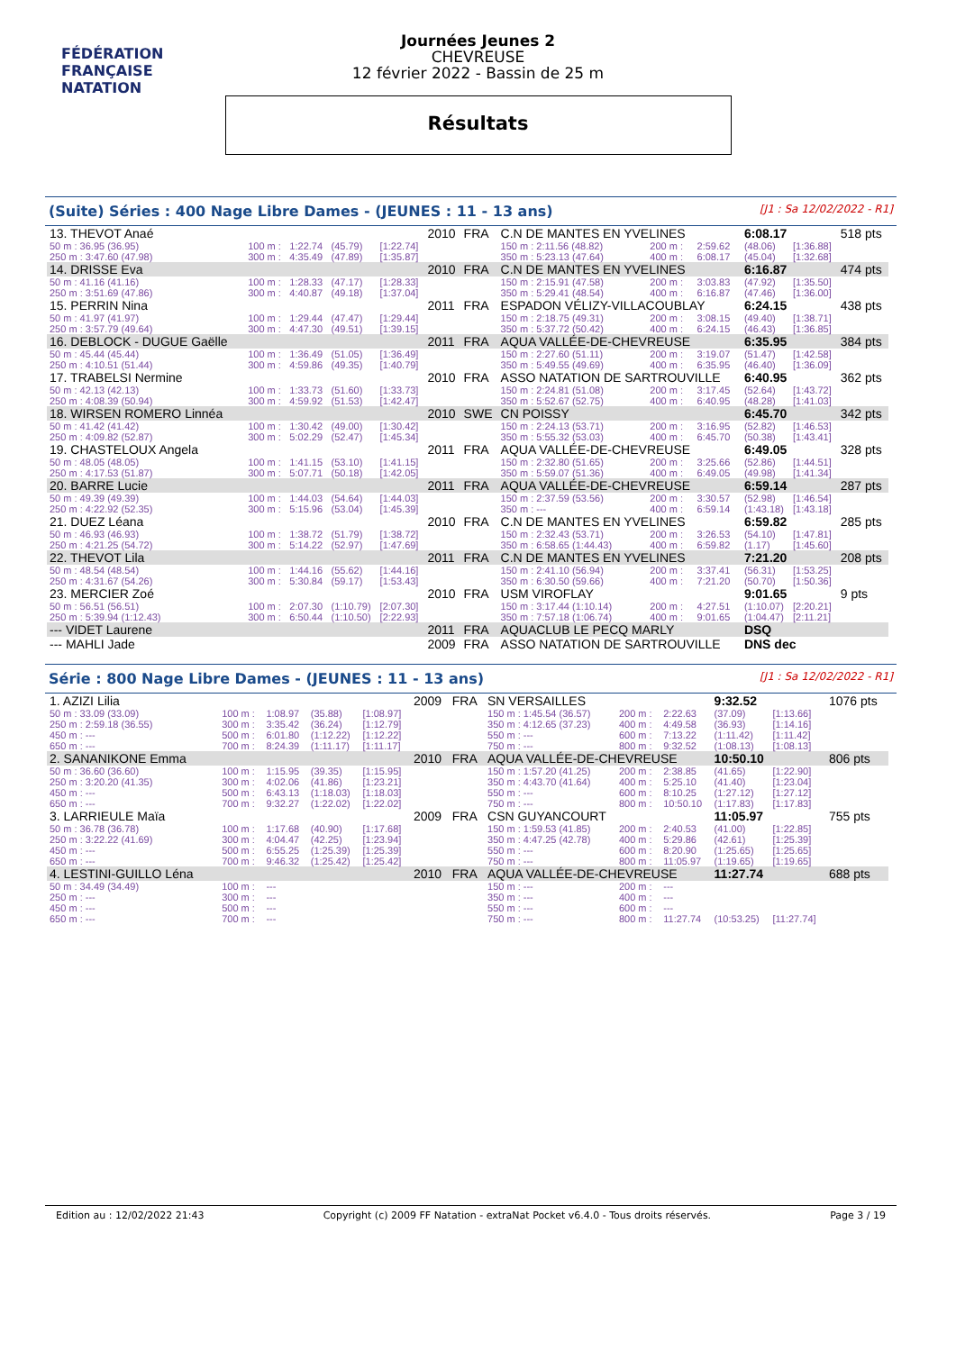FÉDÉRATION FRANÇAISE
NATATION
Journées Jeunes 2
CHEVREUSE
12 février 2022 - Bassin de 25 m
Résultats
(Suite) Séries : 400 Nage Libre Dames - (JEUNES : 11 - 13 ans) [J1 : Sa 12/02/2022 - R1]
| 13. THEVOT Anaé | | | | | 2010 | FRA | C.N DE MANTES EN YVELINES | | | | 6:08.17 | | 518 pts |
| 50 m : 36.95 (36.95) | 100 m : | 1:22.74 | (45.79) | [1:22.74] | | | 150 m : 2:11.56 (48.82) | | 200 m : | 2:59.62 | (48.06) | [1:36.88] | |
| 250 m : 3:47.60 (47.98) | 300 m : | 4:35.49 | (47.89) | [1:35.87] | | | 350 m : 5:23.13 (47.64) | | 400 m : | 6:08.17 | (45.04) | [1:32.68] | |
| 14. DRISSE Eva | | | | | 2010 | FRA | C.N DE MANTES EN YVELINES | | | | 6:16.87 | | 474 pts |
| 50 m : 41.16 (41.16) | 100 m : | 1:28.33 | (47.17) | [1:28.33] | | | 150 m : 2:15.91 (47.58) | | 200 m : | 3:03.83 | (47.92) | [1:35.50] | |
| 250 m : 3:51.69 (47.86) | 300 m : | 4:40.87 | (49.18) | [1:37.04] | | | 350 m : 5:29.41 (48.54) | | 400 m : | 6:16.87 | (47.46) | [1:36.00] | |
| 15. PERRIN Nina | | | | | 2011 | FRA | ESPADON VÉLIZY-VILLACOUBLAY | | | | 6:24.15 | | 438 pts |
| 50 m : 41.97 (41.97) | 100 m : | 1:29.44 | (47.47) | [1:29.44] | | | 150 m : 2:18.75 (49.31) | | 200 m : | 3:08.15 | (49.40) | [1:38.71] | |
| 250 m : 3:57.79 (49.64) | 300 m : | 4:47.30 | (49.51) | [1:39.15] | | | 350 m : 5:37.72 (50.42) | | 400 m : | 6:24.15 | (46.43) | [1:36.85] | |
| 16. DEBLOCK - DUGUE Gaëlle | | | | | 2011 | FRA | AQUA VALLÉE-DE-CHEVREUSE | | | | 6:35.95 | | 384 pts |
| 50 m : 45.44 (45.44) | 100 m : | 1:36.49 | (51.05) | [1:36.49] | | | 150 m : 2:27.60 (51.11) | | 200 m : | 3:19.07 | (51.47) | [1:42.58] | |
| 250 m : 4:10.51 (51.44) | 300 m : | 4:59.86 | (49.35) | [1:40.79] | | | 350 m : 5:49.55 (49.69) | | 400 m : | 6:35.95 | (46.40) | [1:36.09] | |
| 17. TRABELSI Nermine | | | | | 2010 | FRA | ASSO NATATION DE SARTROUVILLE | | | | 6:40.95 | | 362 pts |
| 50 m : 42.13 (42.13) | 100 m : | 1:33.73 | (51.60) | [1:33.73] | | | 150 m : 2:24.81 (51.08) | | 200 m : | 3:17.45 | (52.64) | [1:43.72] | |
| 250 m : 4:08.39 (50.94) | 300 m : | 4:59.92 | (51.53) | [1:42.47] | | | 350 m : 5:52.67 (52.75) | | 400 m : | 6:40.95 | (48.28) | [1:41.03] | |
| 18. WIRSEN ROMERO Linnéa | | | | | 2010 | SWE | CN POISSY | | | | 6:45.70 | | 342 pts |
| 50 m : 41.42 (41.42) | 100 m : | 1:30.42 | (49.00) | [1:30.42] | | | 150 m : 2:24.13 (53.71) | | 200 m : | 3:16.95 | (52.82) | [1:46.53] | |
| 250 m : 4:09.82 (52.87) | 300 m : | 5:02.29 | (52.47) | [1:45.34] | | | 350 m : 5:55.32 (53.03) | | 400 m : | 6:45.70 | (50.38) | [1:43.41] | |
| 19. CHASTELOUX Angela | | | | | 2011 | FRA | AQUA VALLÉE-DE-CHEVREUSE | | | | 6:49.05 | | 328 pts |
| 50 m : 48.05 (48.05) | 100 m : | 1:41.15 | (53.10) | [1:41.15] | | | 150 m : 2:32.80 (51.65) | | 200 m : | 3:25.66 | (52.86) | [1:44.51] | |
| 250 m : 4:17.53 (51.87) | 300 m : | 5:07.71 | (50.18) | [1:42.05] | | | 350 m : 5:59.07 (51.36) | | 400 m : | 6:49.05 | (49.98) | [1:41.34] | |
| 20. BARRE Lucie | | | | | 2011 | FRA | AQUA VALLÉE-DE-CHEVREUSE | | | | 6:59.14 | | 287 pts |
| 50 m : 49.39 (49.39) | 100 m : | 1:44.03 | (54.64) | [1:44.03] | | | 150 m : 2:37.59 (53.56) | | 200 m : | 3:30.57 | (52.98) | [1:46.54] | |
| 250 m : 4:22.92 (52.35) | 300 m : | 5:15.96 | (53.04) | [1:45.39] | | | 350 m : --- | | 400 m : | 6:59.14 | (1:43.18) | [1:43.18] | |
| 21. DUEZ Léana | | | | | 2010 | FRA | C.N DE MANTES EN YVELINES | | | | 6:59.82 | | 285 pts |
| 50 m : 46.93 (46.93) | 100 m : | 1:38.72 | (51.79) | [1:38.72] | | | 150 m : 2:32.43 (53.71) | | 200 m : | 3:26.53 | (54.10) | [1:47.81] | |
| 250 m : 4:21.25 (54.72) | 300 m : | 5:14.22 | (52.97) | [1:47.69] | | | 350 m : 6:58.65 (1:44.43) | | 400 m : | 6:59.82 | (1.17) | [1:45.60] | |
| 22. THEVOT Lila | | | | | 2011 | FRA | C.N DE MANTES EN YVELINES | | | | 7:21.20 | | 208 pts |
| 50 m : 48.54 (48.54) | 100 m : | 1:44.16 | (55.62) | [1:44.16] | | | 150 m : 2:41.10 (56.94) | | 200 m : | 3:37.41 | (56.31) | [1:53.25] | |
| 250 m : 4:31.67 (54.26) | 300 m : | 5:30.84 | (59.17) | [1:53.43] | | | 350 m : 6:30.50 (59.66) | | 400 m : | 7:21.20 | (50.70) | [1:50.36] | |
| 23. MERCIER Zoé | | | | | 2010 | FRA | USM VIROFLAY | | | | 9:01.65 | | 9 pts |
| 50 m : 56.51 (56.51) | 100 m : | 2:07.30 | (1:10.79) | [2:07.30] | | | 150 m : 3:17.44 (1:10.14) | | 200 m : | 4:27.51 | (1:10.07) | [2:20.21] | |
| 250 m : 5:39.94 (1:12.43) | 300 m : | 6:50.44 | (1:10.50) | [2:22.93] | | | 350 m : 7:57.18 (1:06.74) | | 400 m : | 9:01.65 | (1:04.47) | [2:11.21] | |
| --- VIDET Laurene | | | | | 2011 | FRA | AQUACLUB LE PECQ MARLY | | | | DSQ | | |
| --- MAHLI Jade | | | | | 2009 | FRA | ASSO NATATION DE SARTROUVILLE | | | | DNS dec | | |
Série : 800 Nage Libre Dames - (JEUNES : 11 - 13 ans) [J1 : Sa 12/02/2022 - R1]
| 1. AZIZI Lilia | | | | | 2009 | FRA | SN VERSAILLES | | | | 9:32.52 | | 1076 pts |
| 50 m : 33.09 (33.09) | 100 m : | 1:08.97 | (35.88) | [1:08.97] | | | 150 m : 1:45.54 (36.57) | | 200 m : | 2:22.63 | (37.09) | [1:13.66] | |
| 250 m : 2:59.18 (36.55) | 300 m : | 3:35.42 | (36.24) | [1:12.79] | | | 350 m : 4:12.65 (37.23) | | 400 m : | 4:49.58 | (36.93) | [1:14.16] | |
| 450 m : --- | 500 m : | 6:01.80 | (1:12.22) | [1:12.22] | | | 550 m : --- | | 600 m : | 7:13.22 | (1:11.42) | [1:11.42] | |
| 650 m : --- | 700 m : | 8:24.39 | (1:11.17) | [1:11.17] | | | 750 m : --- | | 800 m : | 9:32.52 | (1:08.13) | [1:08.13] | |
| 2. SANANIKONE Emma | | | | | 2010 | FRA | AQUA VALLÉE-DE-CHEVREUSE | | | | 10:50.10 | | 806 pts |
| 50 m : 36.60 (36.60) | 100 m : | 1:15.95 | (39.35) | [1:15.95] | | | 150 m : 1:57.20 (41.25) | | 200 m : | 2:38.85 | (41.65) | [1:22.90] | |
| 250 m : 3:20.20 (41.35) | 300 m : | 4:02.06 | (41.86) | [1:23.21] | | | 350 m : 4:43.70 (41.64) | | 400 m : | 5:25.10 | (41.40) | [1:23.04] | |
| 450 m : --- | 500 m : | 6:43.13 | (1:18.03) | [1:18.03] | | | 550 m : --- | | 600 m : | 8:10.25 | (1:27.12) | [1:27.12] | |
| 650 m : --- | 700 m : | 9:32.27 | (1:22.02) | [1:22.02] | | | 750 m : --- | | 800 m : | 10:50.10 | (1:17.83) | [1:17.83] | |
| 3. LARRIEULE Maïa | | | | | 2009 | FRA | CSN GUYANCOURT | | | | 11:05.97 | | 755 pts |
| 50 m : 36.78 (36.78) | 100 m : | 1:17.68 | (40.90) | [1:17.68] | | | 150 m : 1:59.53 (41.85) | | 200 m : | 2:40.53 | (41.00) | [1:22.85] | |
| 250 m : 3:22.22 (41.69) | 300 m : | 4:04.47 | (42.25) | [1:23.94] | | | 350 m : 4:47.25 (42.78) | | 400 m : | 5:29.86 | (42.61) | [1:25.39] | |
| 450 m : --- | 500 m : | 6:55.25 | (1:25.39) | [1:25.39] | | | 550 m : --- | | 600 m : | 8:20.90 | (1:25.65) | [1:25.65] | |
| 650 m : --- | 700 m : | 9:46.32 | (1:25.42) | [1:25.42] | | | 750 m : --- | | 800 m : | 11:05.97 | (1:19.65) | [1:19.65] | |
| 4. LESTINI-GUILLO Léna | | | | | 2010 | FRA | AQUA VALLÉE-DE-CHEVREUSE | | | | 11:27.74 | | 688 pts |
| 50 m : 34.49 (34.49) | 100 m : | --- | | | | | 150 m : --- | | 200 m : | --- | | | |
| 250 m : --- | 300 m : | --- | | | | | 350 m : --- | | 400 m : | --- | | | |
| 450 m : --- | 500 m : | --- | | | | | 550 m : --- | | 600 m : | --- | | | |
| 650 m : --- | 700 m : | --- | | | | | 750 m : --- | | 800 m : | 11:27.74 | (10:53.25) | [11:27.74] | |
Edition au : 12/02/2022 21:43 Copyright (c) 2009 FF Natation - extraNat Pocket v6.4.0 - Tous droits réservés. Page 3 / 19